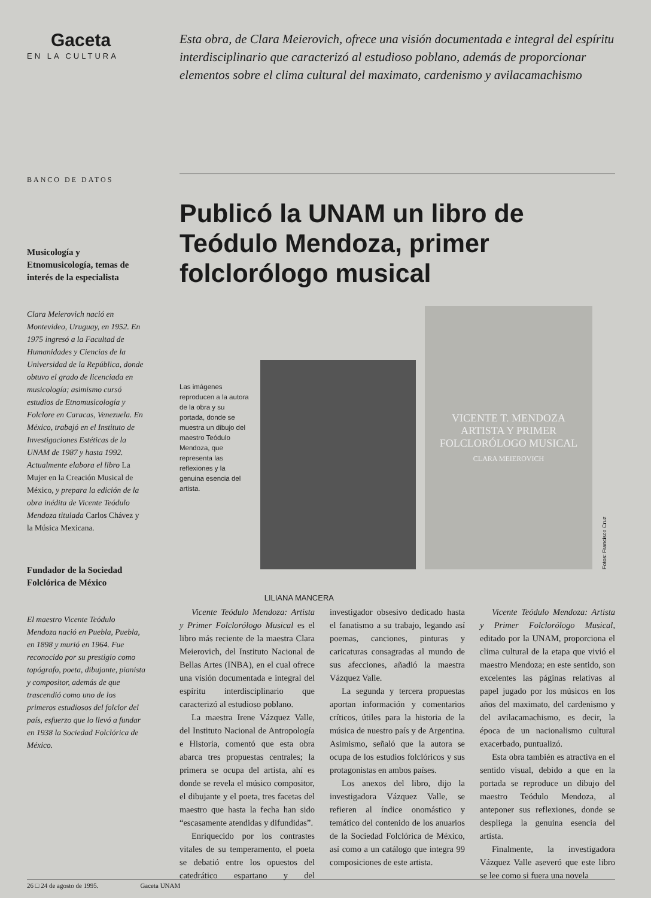Gaceta
EN LA CULTURA
Esta obra, de Clara Meierovich, ofrece una visión documentada e integral del espíritu interdisciplinario que caracterizó al estudioso poblano, además de proporcionar elementos sobre el clima cultural del maximato, cardenismo y avilacamachismo
BANCO DE DATOS
Musicología y Etnomusicología, temas de interés de la especialista
Clara Meierovich nació en Montevideo, Uruguay, en 1952. En 1975 ingresó a la Facultad de Humanidades y Ciencias de la Universidad de la República, donde obtuvo el grado de licenciada en musicología; asimismo cursó estudios de Etnomusicología y Folclore en Caracas, Venezuela. En México, trabajó en el Instituto de Investigaciones Estéticas de la UNAM de 1987 y hasta 1992. Actualmente elabora el libro La Mujer en la Creación Musical de México, y prepara la edición de la obra inédita de Vicente Teódulo Mendoza titulada Carlos Chávez y la Música Mexicana.
Fundador de la Sociedad Folclórica de México
El maestro Vicente Teódulo Mendoza nació en Puebla, Puebla, en 1898 y murió en 1964. Fue reconocido por su prestigio como topógrafo, poeta, dibujante, pianista y compositor, además de que trascendió como uno de los primeros estudiosos del folclor del país, esfuerzo que lo llevó a fundar en 1938 la Sociedad Folclórica de México.
Publicó la UNAM un libro de Teódulo Mendoza, primer folclorólogo musical
Las imágenes reproducen a la autora de la obra y su portada, donde se muestra un dibujo del maestro Teódulo Mendoza, que representa las reflexiones y la genuina esencia del artista.
VICENTE T. MENDOZA
ARTISTA Y PRIMER
FOLCLORÓLOGO MUSICAL
CLARA MEIEROVICH
Fotos: Francisco Cruz
LILIANA MANCERA
Vicente Teódulo Mendoza: Artista y Primer Folclorólogo Musical es el libro más reciente de la maestra Clara Meierovich, del Instituto Nacional de Bellas Artes (INBA), en el cual ofrece una visión documentada e integral del espíritu interdisciplinario que caracterizó al estudioso poblano.
La maestra Irene Vázquez Valle, del Instituto Nacional de Antropología e Historia, comentó que esta obra abarca tres propuestas centrales; la primera se ocupa del artista, ahí es donde se revela el músico compositor, el dibujante y el poeta, tres facetas del maestro que hasta la fecha han sido “escasamente atendidas y difundidas”.
Enriquecido por los contrastes vitales de su temperamento, el poeta se debatió entre los opuestos del catedrático espartano y del investigador obsesivo dedicado hasta el fanatismo a su trabajo, legando así poemas, canciones, pinturas y caricaturas consagradas al mundo de sus afecciones, añadió la maestra Vázquez Valle.
La segunda y tercera propuestas aportan información y comentarios críticos, útiles para la historia de la música de nuestro país y de Argentina. Asimismo, señaló que la autora se ocupa de los estudios folclóricos y sus protagonistas en ambos países.
Los anexos del libro, dijo la investigadora Vázquez Valle, se refieren al índice onomástico y temático del contenido de los anuarios de la Sociedad Folclórica de México, así como a un catálogo que integra 99 composiciones de este artista.
Vicente Teódulo Mendoza: Artista y Primer Folclorólogo Musical, editado por la UNAM, proporciona el clima cultural de la etapa que vivió el maestro Mendoza; en este sentido, son excelentes las páginas relativas al papel jugado por los músicos en los años del maximato, del cardenismo y del avilacamachismo, es decir, la época de un nacionalismo cultural exacerbado, puntualizó.
Esta obra también es atractiva en el sentido visual, debido a que en la portada se reproduce un dibujo del maestro Teódulo Mendoza, al anteponer sus reflexiones, donde se despliega la genuina esencia del artista.
Finalmente, la investigadora Vázquez Valle aseveró que este libro se lee como si fuera una novela
26 □ 24 de agosto de 1995. Gaceta UNAM